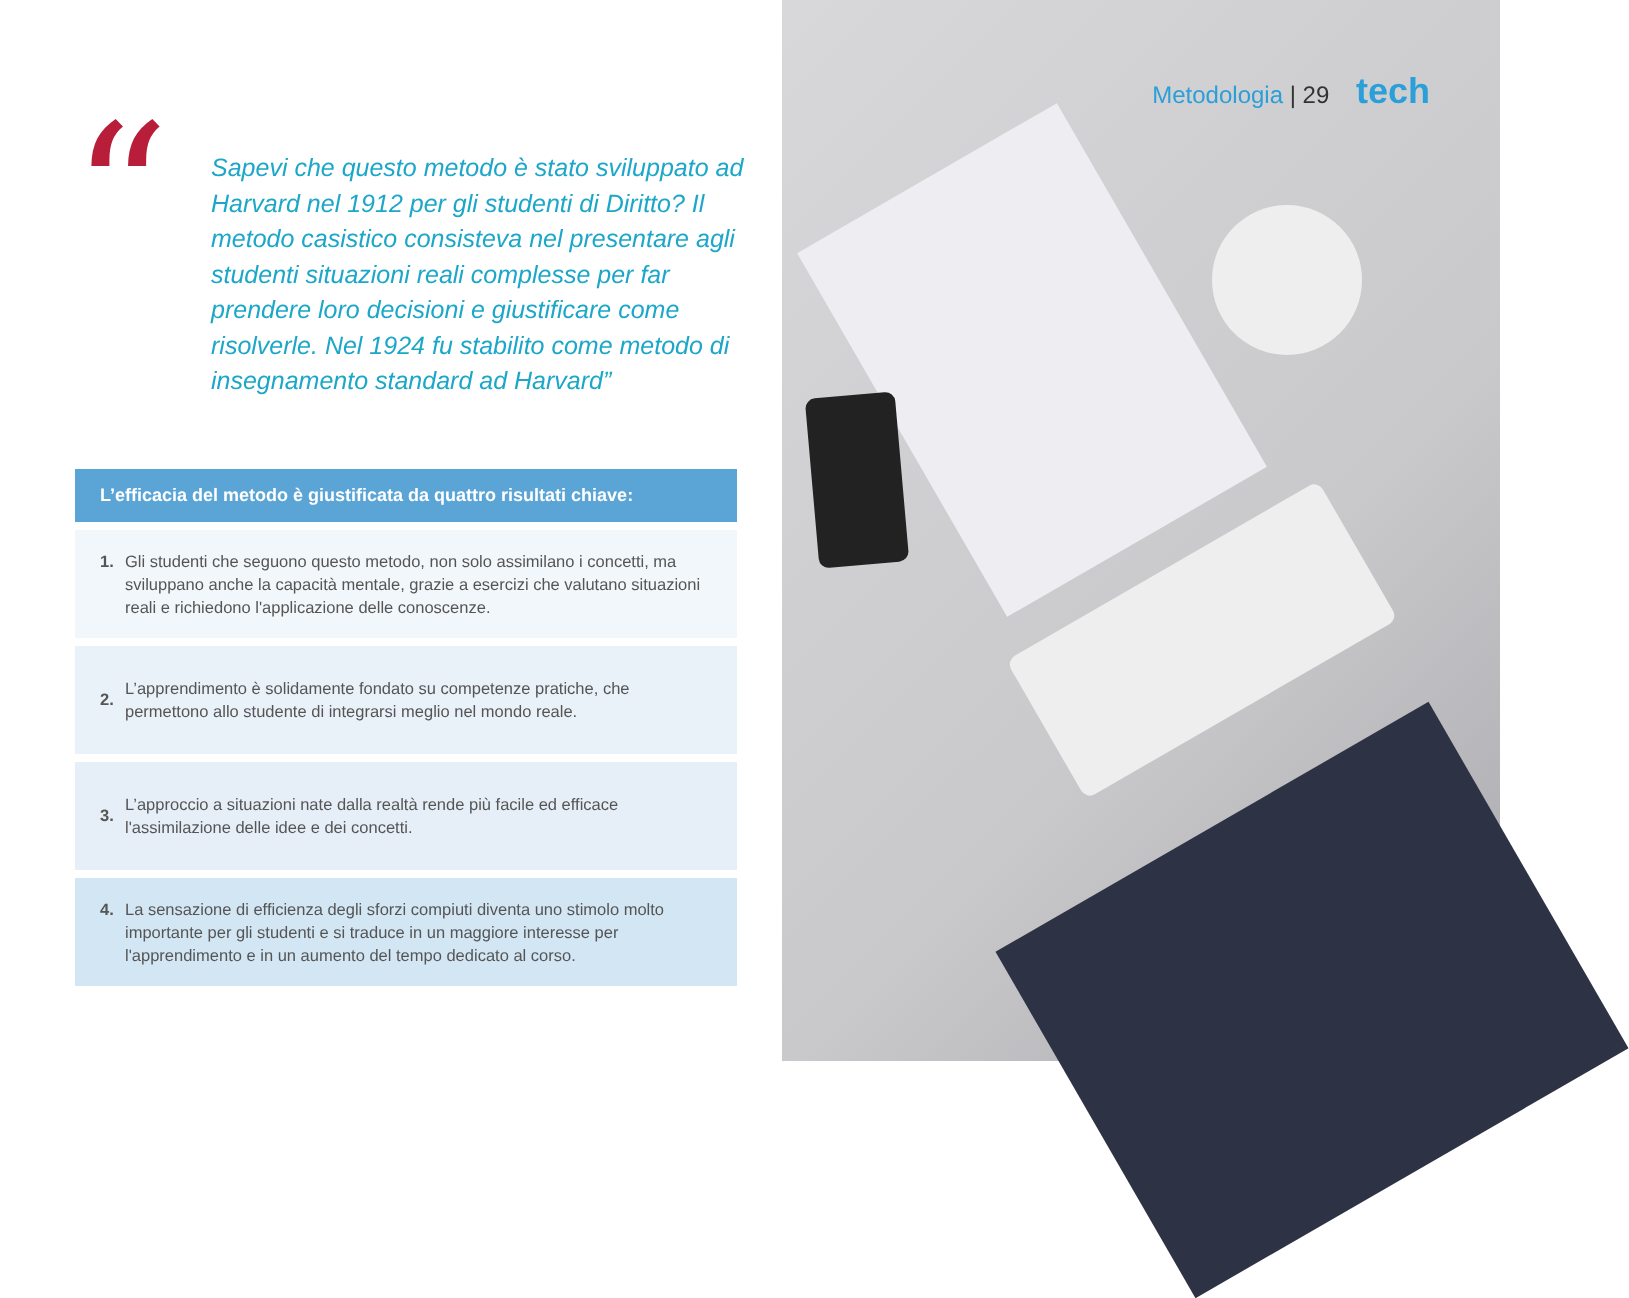“
Sapevi che questo metodo è stato sviluppato ad Harvard nel 1912 per gli studenti di Diritto? Il metodo casistico consisteva nel presentare agli studenti situazioni reali complesse per far prendere loro decisioni e giustificare come risolverle. Nel 1924 fu stabilito come metodo di insegnamento standard ad Harvard”
L’efficacia del metodo è giustificata da quattro risultati chiave:
1. Gli studenti che seguono questo metodo, non solo assimilano i concetti, ma sviluppano anche la capacità mentale, grazie a esercizi che valutano situazioni reali e richiedono l'applicazione delle conoscenze.
2.
L’apprendimento è solidamente fondato su competenze pratiche, che permettono allo studente di integrarsi meglio nel mondo reale.
3.
L’approccio a situazioni nate dalla realtà rende più facile ed efficace l'assimilazione delle idee e dei concetti.
4. La sensazione di efficienza degli sforzi compiuti diventa uno stimolo molto importante per gli studenti e si traduce in un maggiore interesse per l'apprendimento e in un aumento del tempo dedicato al corso.
Metodologia | 29 tech